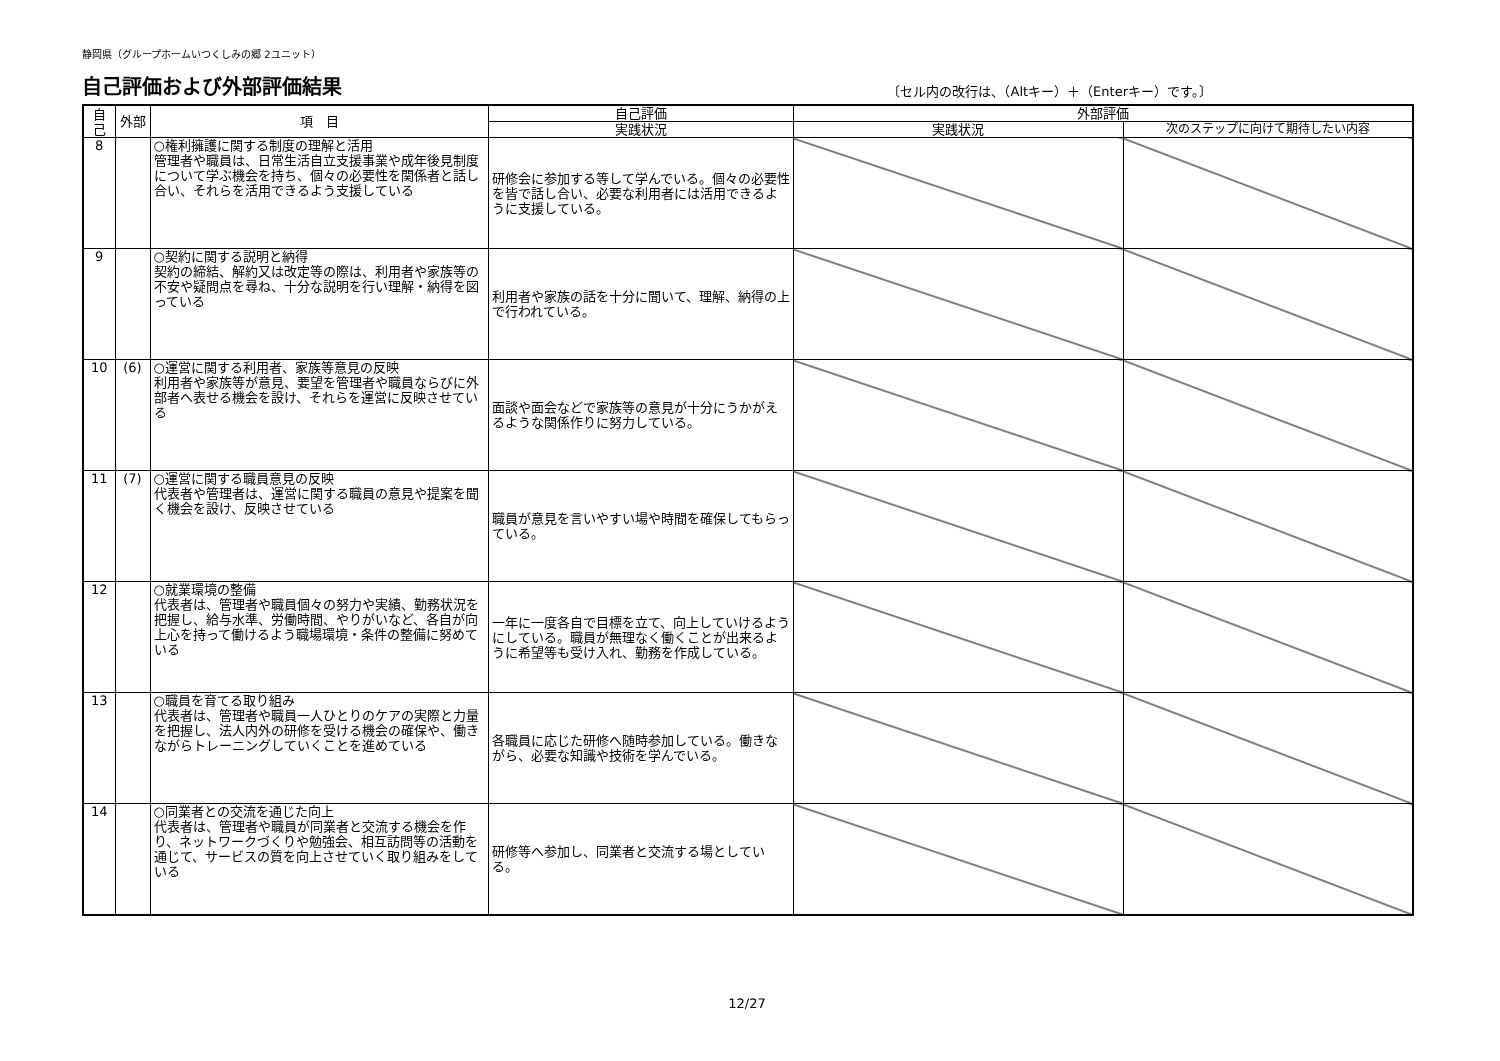静岡県（グループホームいつくしみの郷 2ユニット）
自己評価および外部評価結果
〔セル内の改行は、（Altキー）＋（Enterキー）です。〕
| 自己 | 外部 | 項 目 | 自己評価 | 外部評価 | |
| --- | --- | --- | --- | --- | --- |
| | | | 実践状況 | 実践状況 | 次のステップに向けて期待したい内容 |
| 8 | | ○権利擁護に関する制度の理解と活用 管理者や職員は、日常生活自立支援事業や成年後見制度について学ぶ機会を持ち、個々の必要性を関係者と話し合い、それらを活用できるよう支援している | 研修会に参加する等して学んでいる。個々の必要性を皆で話し合い、必要な利用者には活用できるように支援している。 | | |
| 9 | | ○契約に関する説明と納得 契約の締結、解約又は改定等の際は、利用者や家族等の不安や疑問点を尋ね、十分な説明を行い理解・納得を図っている | 利用者や家族の話を十分に聞いて、理解、納得の上で行われている。 | | |
| 10 | (6) | ○運営に関する利用者、家族等意見の反映 利用者や家族等が意見、要望を管理者や職員ならびに外部者へ表せる機会を設け、それらを運営に反映させている | 面談や面会などで家族等の意見が十分にうかがえるような関係作りに努力している。 | | |
| 11 | (7) | ○運営に関する職員意見の反映 代表者や管理者は、運営に関する職員の意見や提案を聞く機会を設け、反映させている | 職員が意見を言いやすい場や時間を確保してもらっている。 | | |
| 12 | | ○就業環境の整備 代表者は、管理者や職員個々の努力や実績、勤務状況を把握し、給与水準、労働時間、やりがいなど、各自が向上心を持って働けるよう職場環境・条件の整備に努めている | 一年に一度各自で目標を立て、向上していけるようにしている。職員が無理なく働くことが出来るように希望等も受け入れ、勤務を作成している。 | | |
| 13 | | ○職員を育てる取り組み 代表者は、管理者や職員一人ひとりのケアの実際と力量を把握し、法人内外の研修を受ける機会の確保や、働きながらトレーニングしていくことを進めている | 各職員に応じた研修へ随時参加している。働きながら、必要な知識や技術を学んでいる。 | | |
| 14 | | ○同業者との交流を通じた向上 代表者は、管理者や職員が同業者と交流する機会を作り、ネットワークづくりや勉強会、相互訪問等の活動を通じて、サービスの質を向上させていく取り組みをしている | 研修等へ参加し、同業者と交流する場としている。 | | |
12/27